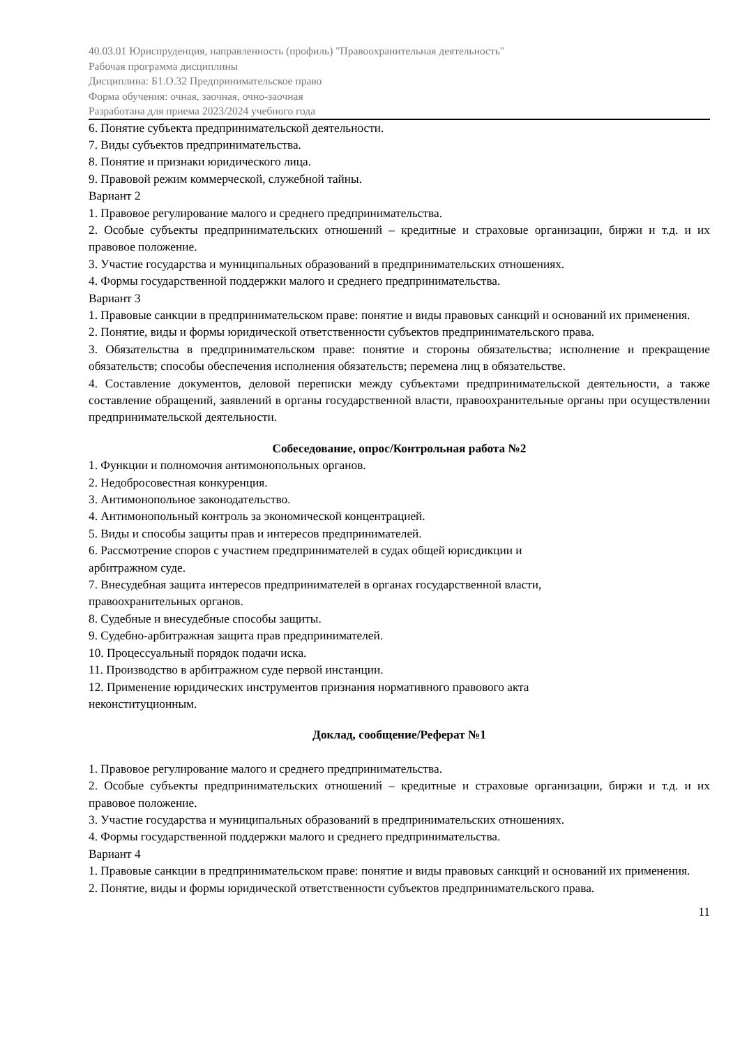40.03.01 Юриспруденция, направленность (профиль) "Правоохранительная деятельность"
Рабочая программа дисциплины
Дисциплина: Б1.О.32 Предпринимательское право
Форма обучения: очная, заочная, очно-заочная
Разработана для приема 2023/2024 учебного года
6. Понятие субъекта предпринимательской деятельности.
7. Виды субъектов предпринимательства.
8. Понятие и признаки юридического лица.
9. Правовой режим коммерческой, служебной тайны.
Вариант 2
1. Правовое регулирование малого и среднего предпринимательства.
2. Особые субъекты предпринимательских отношений – кредитные и страховые организации, биржи и т.д. и их правовое положение.
3. Участие государства и муниципальных образований в предпринимательских отношениях.
4. Формы государственной поддержки малого и среднего предпринимательства.
Вариант 3
1. Правовые санкции в предпринимательском праве: понятие и виды правовых санкций и оснований их применения.
2. Понятие, виды и формы юридической ответственности субъектов предпринимательского права.
3. Обязательства в предпринимательском праве: понятие и стороны обязательства; исполнение и прекращение обязательств; способы обеспечения исполнения обязательств; перемена лиц в обязательстве.
4. Составление документов, деловой переписки между субъектами предпринимательской деятельности, а также составление обращений, заявлений в органы государственной власти, правоохранительные органы при осуществлении предпринимательской деятельности.
Собеседование, опрос/Контрольная работа №2
1. Функции и полномочия антимонопольных органов.
2. Недобросовестная конкуренция.
3. Антимонопольное законодательство.
4. Антимонопольный контроль за экономической концентрацией.
5. Виды и способы защиты прав и интересов предпринимателей.
6. Рассмотрение споров с участием предпринимателей в судах общей юрисдикции и
арбитражном суде.
7. Внесудебная защита интересов предпринимателей в органах государственной власти,
правоохранительных органов.
8. Судебные и внесудебные способы защиты.
9. Судебно-арбитражная защита прав предпринимателей.
10. Процессуальный порядок подачи иска.
11. Производство в арбитражном суде первой инстанции.
12. Применение юридических инструментов признания нормативного правового акта
неконституционным.
Доклад, сообщение/Реферат №1
1. Правовое регулирование малого и среднего предпринимательства.
2. Особые субъекты предпринимательских отношений – кредитные и страховые организации, биржи и т.д. и их правовое положение.
3. Участие государства и муниципальных образований в предпринимательских отношениях.
4. Формы государственной поддержки малого и среднего предпринимательства.
Вариант 4
1. Правовые санкции в предпринимательском праве: понятие и виды правовых санкций и оснований их применения.
2. Понятие, виды и формы юридической ответственности субъектов предпринимательского права.
11